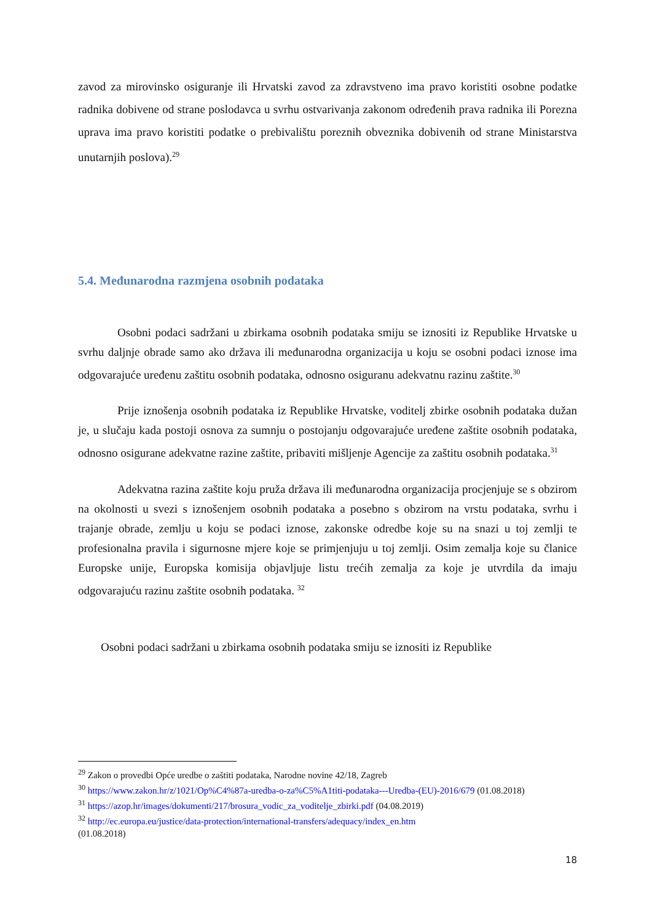zavod za mirovinsko osiguranje ili Hrvatski zavod za zdravstveno ima pravo koristiti osobne podatke radnika dobivene od strane poslodavca u svrhu ostvarivanja zakonom određenih prava radnika ili Porezna uprava ima pravo koristiti podatke o prebivalištu poreznih obveznika dobivenih od strane Ministarstva unutarnjih poslova).<sup>29</sup>
5.4. Međunarodna razmjena osobnih podataka
Osobni podaci sadržani u zbirkama osobnih podataka smiju se iznositi iz Republike Hrvatske u svrhu daljnje obrade samo ako država ili međunarodna organizacija u koju se osobni podaci iznose ima odgovarajuće uređenu zaštitu osobnih podataka, odnosno osiguranu adekvatnu razinu zaštite.<sup>30</sup>
Prije iznošenja osobnih podataka iz Republike Hrvatske, voditelj zbirke osobnih podataka dužan je, u slučaju kada postoji osnova za sumnju o postojanju odgovarajuće uređene zaštite osobnih podataka, odnosno osigurane adekvatne razine zaštite, pribaviti mišljenje Agencije za zaštitu osobnih podataka.<sup>31</sup>
Adekvatna razina zaštite koju pruža država ili međunarodna organizacija procjenjuje se s obzirom na okolnosti u svezi s iznošenjem osobnih podataka a posebno s obzirom na vrstu podataka, svrhu i trajanje obrade, zemlju u koju se podaci iznose, zakonske odredbe koje su na snazi u toj zemlji te profesionalna pravila i sigurnosne mjere koje se primjenjuju u toj zemlji. Osim zemalja koje su članice Europske unije, Europska komisija objavljuje listu trećih zemalja za koje je utvrdila da imaju odgovarajuću razinu zaštite osobnih podataka. <sup>32</sup>
Osobni podaci sadržani u zbirkama osobnih podataka smiju se iznositi iz Republike
<sup>29</sup> Zakon o provedbi Opće uredbe o zaštiti podataka, Narodne novine 42/18, Zagreb
<sup>30</sup> https://www.zakon.hr/z/1021/Op%C4%87a-uredba-o-za%C5%A1titi-podataka---Uredba-(EU)-2016/679 (01.08.2018)
<sup>31</sup> https://azop.hr/images/dokumenti/217/brosura_vodic_za_voditelje_zbirki.pdf (04.08.2019)
<sup>32</sup> http://ec.europa.eu/justice/data-protection/international-transfers/adequacy/index_en.htm
(01.08.2018)
18